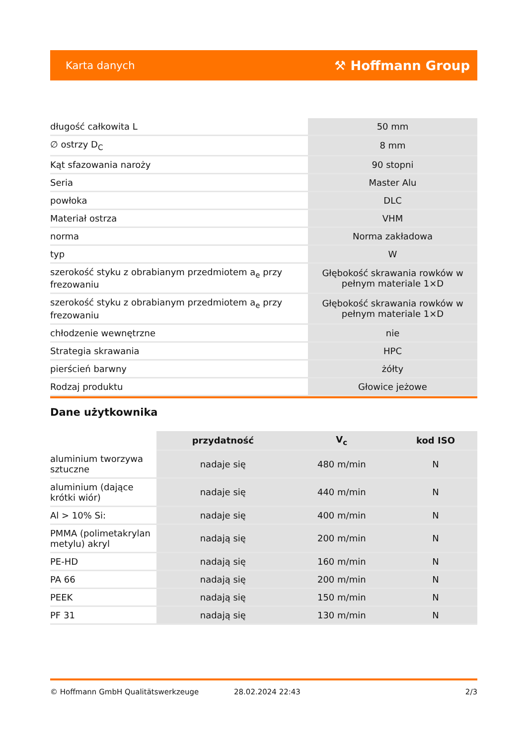Karta danych ⚒ Hoffmann Group
| długość całkowita L | 50 mm |
| ∅ ostrzy D<sub>C</sub> | 8 mm |
| Kąt sfazowania naroży | 90 stopni |
| Seria | Master Alu |
| powłoka | DLC |
| Materiał ostrza | VHM |
| norma | Norma zakładowa |
| typ | W |
| szerokość styku z obrabianym przedmiotem a<sub>e</sub> przy frezowaniu | Głębokość skrawania rowków w pełnym materiale 1×D |
| szerokość styku z obrabianym przedmiotem a<sub>e</sub> przy frezowaniu | Głębokość skrawania rowków w pełnym materiale 1×D |
| chłodzenie wewnętrzne | nie |
| Strategia skrawania | HPC |
| pierścień barwny | żółty |
| Rodzaj produktu | Głowice jeżowe |
Dane użytkownika
| | przydatność | V<sub>c</sub> | kod ISO |
| --- | --- | --- | --- |
| aluminium tworzywa sztuczne | nadaje się | 480 m/min | N |
| aluminium (dające krótki wiór) | nadaje się | 440 m/min | N |
| Al > 10% Si: | nadaje się | 400 m/min | N |
| PMMA (polimetakrylan metylu) akryl | nadają się | 200 m/min | N |
| PE-HD | nadają się | 160 m/min | N |
| PA 66 | nadają się | 200 m/min | N |
| PEEK | nadają się | 150 m/min | N |
| PF 31 | nadają się | 130 m/min | N |
© Hoffmann GmbH Qualitätswerkzeuge 28.02.2024 22:43 2/3